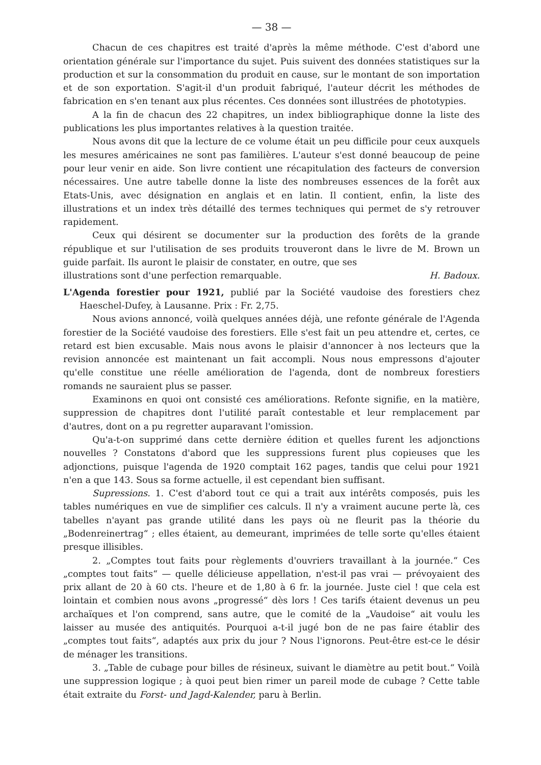— 38 —
Chacun de ces chapitres est traité d'après la même méthode. C'est d'abord une orientation générale sur l'importance du sujet. Puis suivent des données statistiques sur la production et sur la consommation du produit en cause, sur le montant de son importation et de son exportation. S'agit-il d'un produit fabriqué, l'auteur décrit les méthodes de fabrication en s'en tenant aux plus récentes. Ces données sont illustrées de phototypies.
A la fin de chacun des 22 chapitres, un index bibliographique donne la liste des publications les plus importantes relatives à la question traitée.
Nous avons dit que la lecture de ce volume était un peu difficile pour ceux auxquels les mesures américaines ne sont pas familières. L'auteur s'est donné beaucoup de peine pour leur venir en aide. Son livre contient une récapitulation des facteurs de conversion nécessaires. Une autre tabelle donne la liste des nombreuses essences de la forêt aux Etats-Unis, avec désignation en anglais et en latin. Il contient, enfin, la liste des illustrations et un index très détaillé des termes techniques qui permet de s'y retrouver rapidement.
Ceux qui désirent se documenter sur la production des forêts de la grande république et sur l'utilisation de ses produits trouveront dans le livre de M. Brown un guide parfait. Ils auront le plaisir de constater, en outre, que ses
illustrations sont d'une perfection remarquable. H. Badoux.
L'Agenda forestier pour 1921, publié par la Société vaudoise des forestiers chez Haeschel-Dufey, à Lausanne. Prix : Fr. 2,75.
Nous avions annoncé, voilà quelques années déjà, une refonte générale de l'Agenda forestier de la Société vaudoise des forestiers. Elle s'est fait un peu attendre et, certes, ce retard est bien excusable. Mais nous avons le plaisir d'annoncer à nos lecteurs que la revision annoncée est maintenant un fait accompli. Nous nous empressons d'ajouter qu'elle constitue une réelle amélioration de l'agenda, dont de nombreux forestiers romands ne sauraient plus se passer.
Examinons en quoi ont consisté ces améliorations. Refonte signifie, en la matière, suppression de chapitres dont l'utilité paraît contestable et leur remplacement par d'autres, dont on a pu regretter auparavant l'omission.
Qu'a-t-on supprimé dans cette dernière édition et quelles furent les adjonctions nouvelles ? Constatons d'abord que les suppressions furent plus copieuses que les adjonctions, puisque l'agenda de 1920 comptait 162 pages, tandis que celui pour 1921 n'en a que 143. Sous sa forme actuelle, il est cependant bien suffisant.
Supressions. 1. C'est d'abord tout ce qui a trait aux intérêts composés, puis les tables numériques en vue de simplifier ces calculs. Il n'y a vraiment aucune perte là, ces tabelles n'ayant pas grande utilité dans les pays où ne fleurit pas la théorie du „Bodenreinertrag“ ; elles étaient, au demeurant, imprimées de telle sorte qu'elles étaient presque illisibles.
2. „Comptes tout faits pour règlements d'ouvriers travaillant à la journée.“ Ces „comptes tout faits“ — quelle délicieuse appellation, n'est-il pas vrai — prévoyaient des prix allant de 20 à 60 cts. l'heure et de 1,80 à 6 fr. la journée. Juste ciel ! que cela est lointain et combien nous avons „progressé“ dès lors ! Ces tarifs étaient devenus un peu archaïques et l'on comprend, sans autre, que le comité de la „Vaudoise“ ait voulu les laisser au musée des antiquités. Pourquoi a-t-il jugé bon de ne pas faire établir des „comptes tout faits“, adaptés aux prix du jour ? Nous l'ignorons. Peut-être est-ce le désir de ménager les transitions.
3. „Table de cubage pour billes de résineux, suivant le diamètre au petit bout.“ Voilà une suppression logique ; à quoi peut bien rimer un pareil mode de cubage ? Cette table était extraite du Forst- und Jagd-Kalender, paru à Berlin.